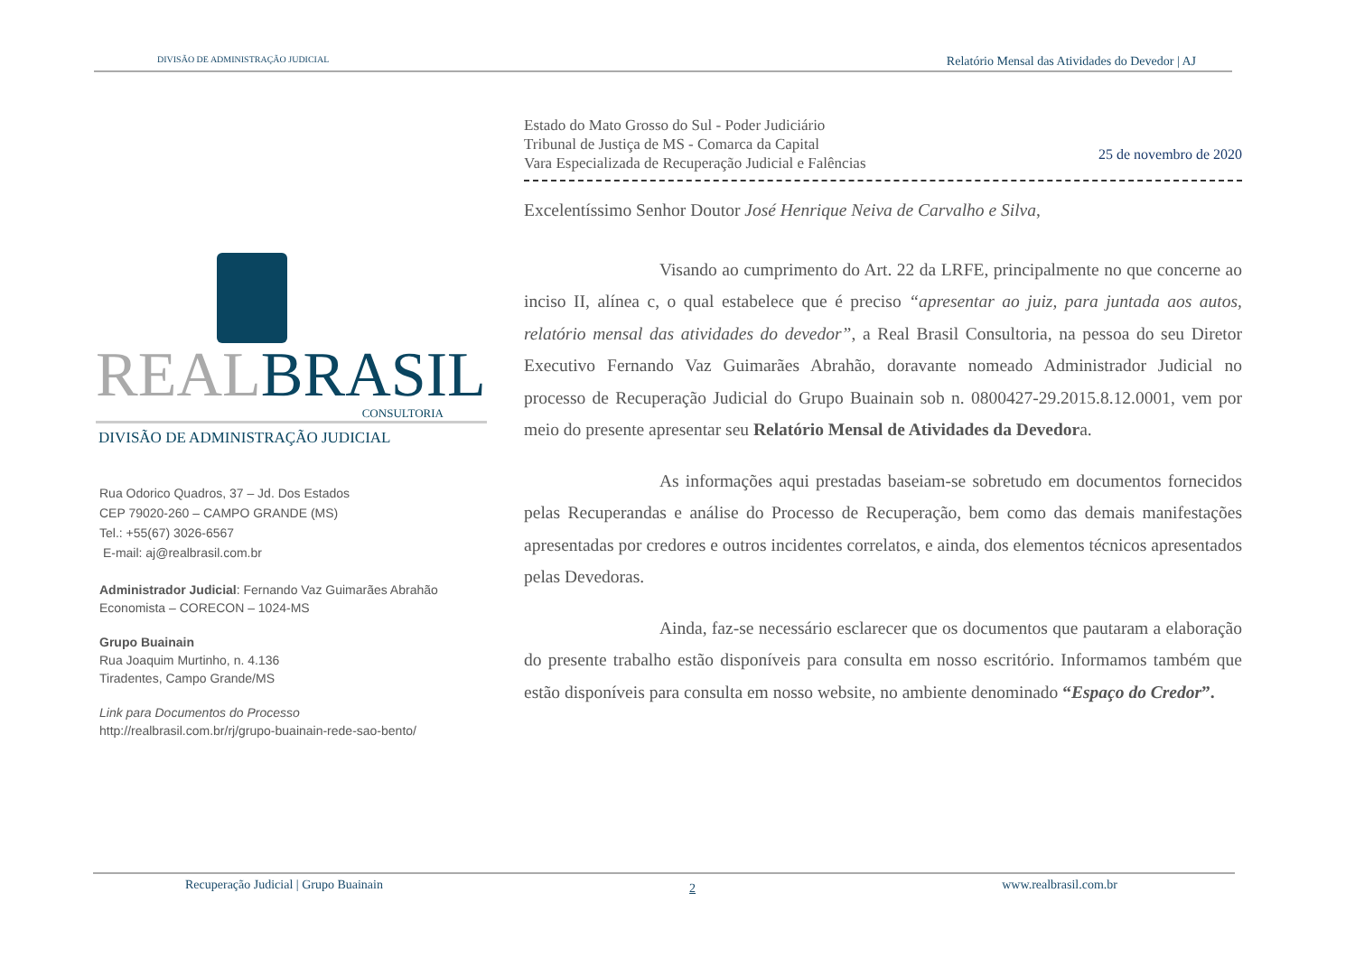DIVISÃO DE ADMINISTRAÇÃO JUDICIAL Relatório Mensal das Atividades do Devedor | AJ
REAL BRASIL
CONSULTORIA
DIVISÃO DE ADMINISTRAÇÃO JUDICIAL
Rua Odorico Quadros, 37 – Jd. Dos Estados
CEP 79020-260 – CAMPO GRANDE (MS)
Tel.: +55(67) 3026-6567
E-mail: aj@realbrasil.com.br
Administrador Judicial: Fernando Vaz Guimarães Abrahão
Economista – CORECON – 1024-MS
Grupo Buainain
Rua Joaquim Murtinho, n. 4.136
Tiradentes, Campo Grande/MS
Link para Documentos do Processo
http://realbrasil.com.br/rj/grupo-buainain-rede-sao-bento/
Estado do Mato Grosso do Sul - Poder Judiciário
Tribunal de Justiça de MS - Comarca da Capital
Vara Especializada de Recuperação Judicial e Falências
25 de novembro de 2020
Excelentíssimo Senhor Doutor José Henrique Neiva de Carvalho e Silva,
Visando ao cumprimento do Art. 22 da LRFE, principalmente no que concerne ao inciso II, alínea c, o qual estabelece que é preciso “apresentar ao juiz, para juntada aos autos, relatório mensal das atividades do devedor”, a Real Brasil Consultoria, na pessoa do seu Diretor Executivo Fernando Vaz Guimarães Abrahão, doravante nomeado Administrador Judicial no processo de Recuperação Judicial do Grupo Buainain sob n. 0800427-29.2015.8.12.0001, vem por meio do presente apresentar seu Relatório Mensal de Atividades da Devedora.
As informações aqui prestadas baseiam-se sobretudo em documentos fornecidos pelas Recuperandas e análise do Processo de Recuperação, bem como das demais manifestações apresentadas por credores e outros incidentes correlatos, e ainda, dos elementos técnicos apresentados pelas Devedoras.
Ainda, faz-se necessário esclarecer que os documentos que pautaram a elaboração do presente trabalho estão disponíveis para consulta em nosso escritório. Informamos também que estão disponíveis para consulta em nosso website, no ambiente denominado “Espaço do Credor”.
Recuperação Judicial | Grupo Buainain 2 www.realbrasil.com.br